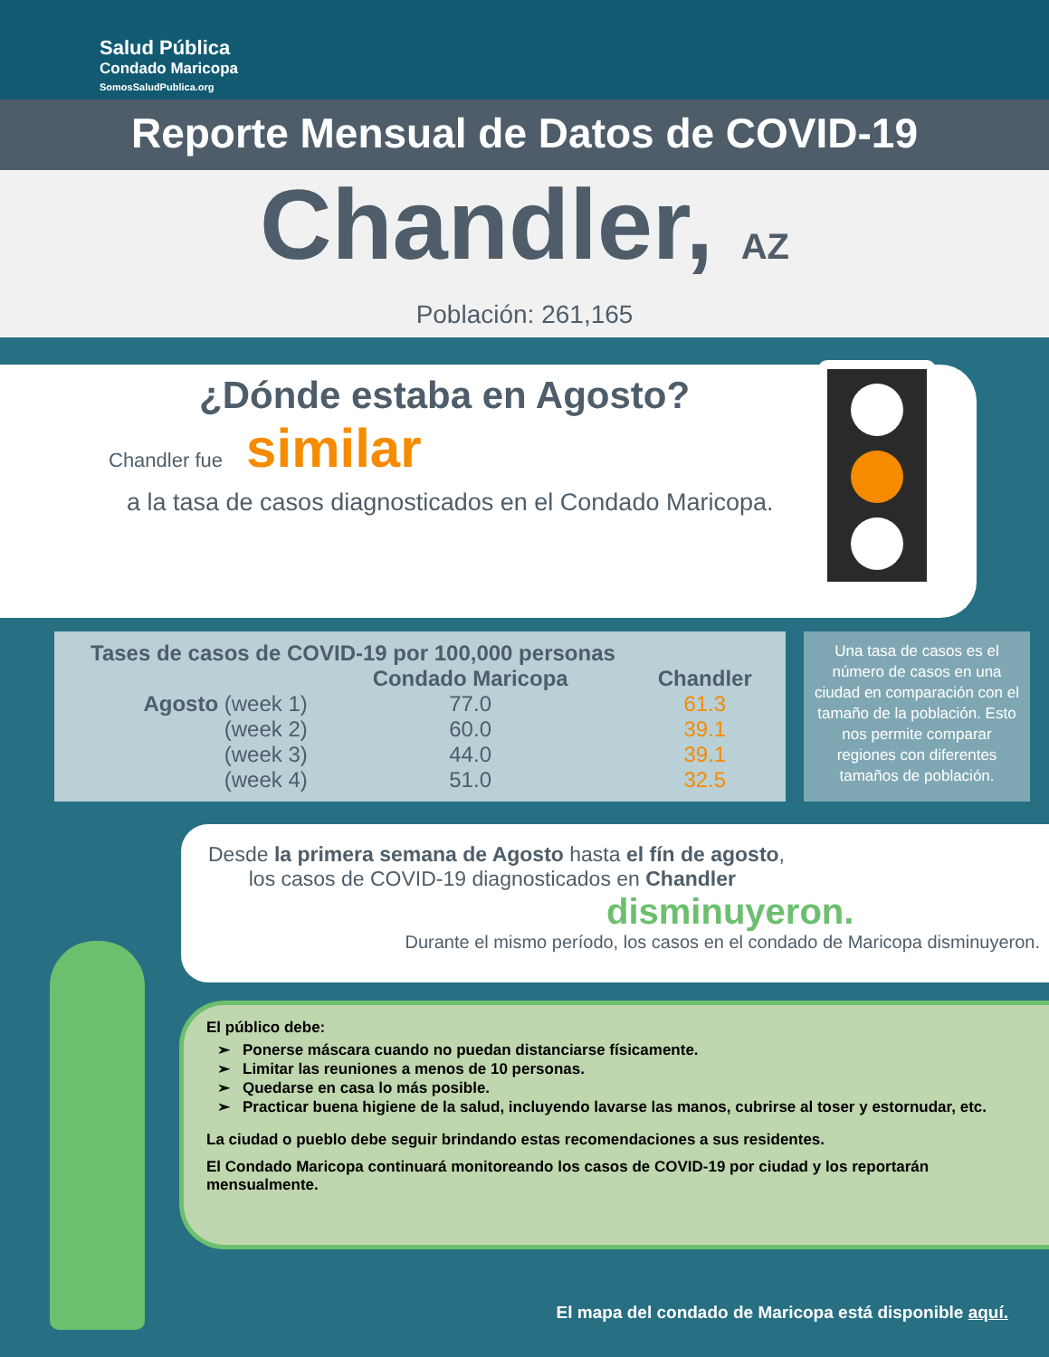Salud Pública
Condado Maricopa
SomosSaludPublica.org
Reporte Mensual de Datos de COVID-19
Chandler, AZ
Población: 261,165
¿Dónde estaba en Agosto?
Chandler fue similar
a la tasa de casos diagnosticados en el Condado Maricopa.
| Tases de casos de COVID-19 por 100,000 personas | | |
| --- | --- | --- |
| | Condado Maricopa | Chandler |
| Agosto (week 1) | 77.0 | 61.3 |
| (week 2) | 60.0 | 39.1 |
| (week 3) | 44.0 | 39.1 |
| (week 4) | 51.0 | 32.5 |
Una tasa de casos es el número de casos en una ciudad en comparación con el tamaño de la población. Esto nos permite comparar regiones con diferentes tamaños de población.
Desde la primera semana de Agosto hasta el fín de agosto,
los casos de COVID-19 diagnosticados en Chandler
disminuyeron.
Durante el mismo período, los casos en el condado de Maricopa disminuyeron.
El público debe:
Ponerse máscara cuando no puedan distanciarse físicamente.
Limitar las reuniones a menos de 10 personas.
Quedarse en casa lo más posible.
Practicar buena higiene de la salud, incluyendo lavarse las manos, cubrirse al toser y estornudar, etc.
La ciudad o pueblo debe seguir brindando estas recomendaciones a sus residentes.
El Condado Maricopa continuará monitoreando los casos de COVID-19 por ciudad y los reportarán mensualmente.
El mapa del condado de Maricopa está disponible aquí.